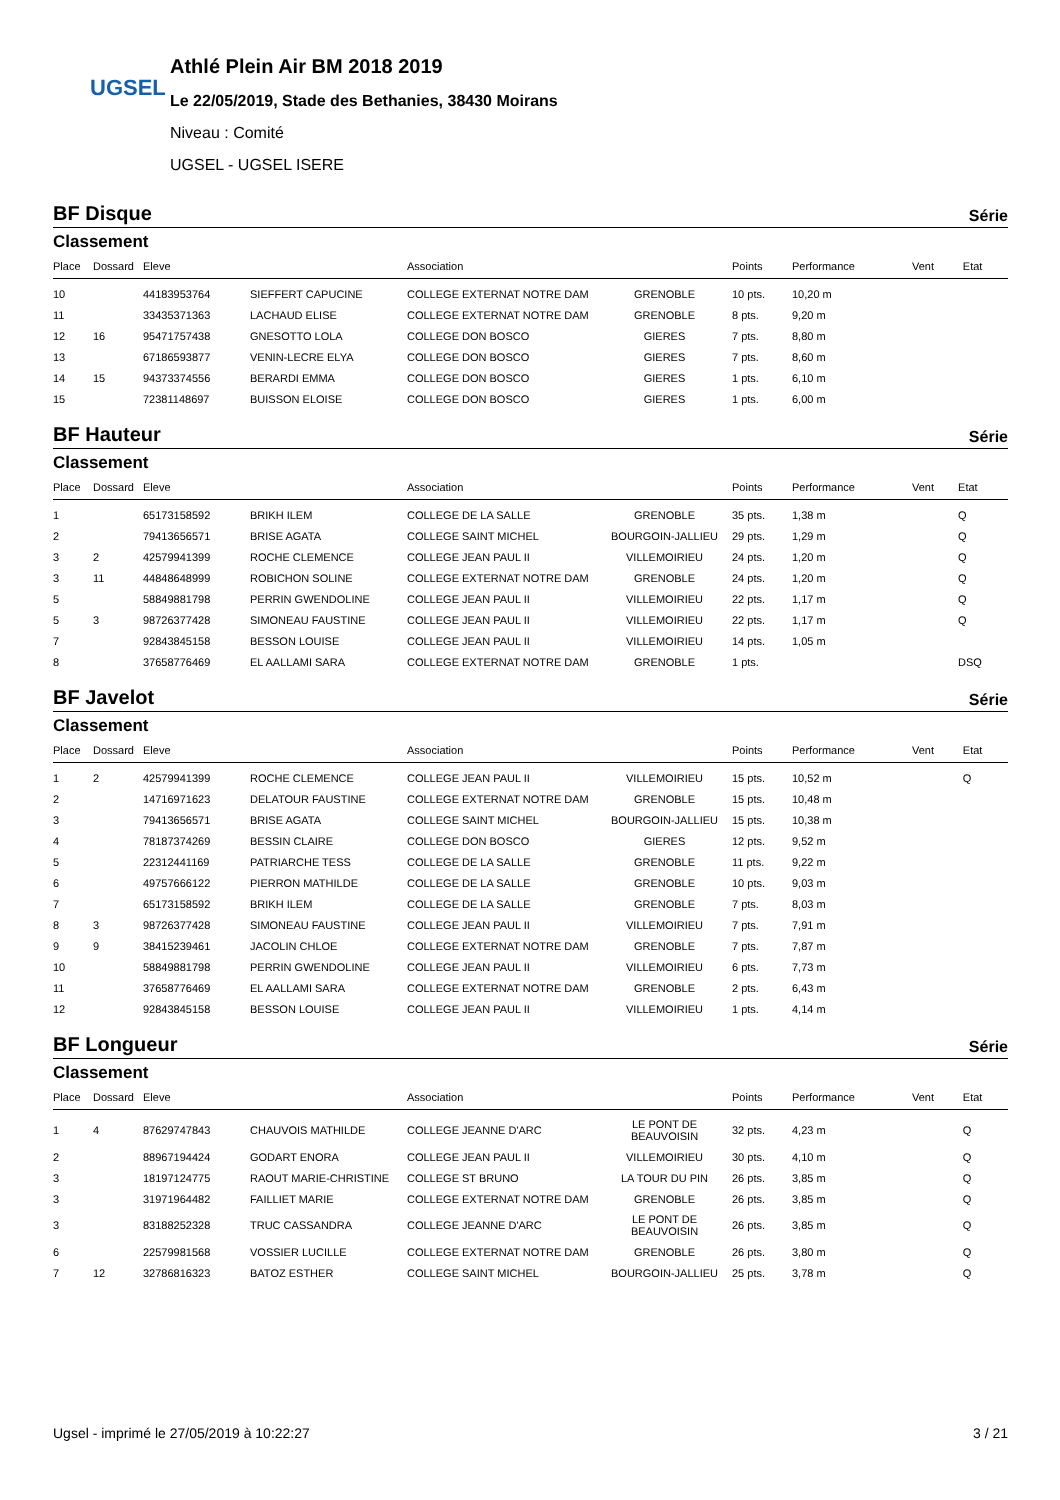UGSEL
Athlé Plein Air BM 2018 2019
Le 22/05/2019, Stade des Bethanies, 38430 Moirans
Niveau : Comité
UGSEL - UGSEL ISERE
BF Disque Série
Classement
| Place | Dossard | Eleve | | Association | | Points | Performance | Vent | Etat |
| --- | --- | --- | --- | --- | --- | --- | --- | --- | --- |
| 10 | | 44183953764 | SIEFFERT CAPUCINE | COLLEGE EXTERNAT NOTRE DAM | GRENOBLE | 10 pts. | 10,20 m | | |
| 11 | | 33435371363 | LACHAUD ELISE | COLLEGE EXTERNAT NOTRE DAM | GRENOBLE | 8 pts. | 9,20 m | | |
| 12 | 16 | 95471757438 | GNESOTTO LOLA | COLLEGE DON BOSCO | GIERES | 7 pts. | 8,80 m | | |
| 13 | | 67186593877 | VENIN-LECRE ELYA | COLLEGE DON BOSCO | GIERES | 7 pts. | 8,60 m | | |
| 14 | 15 | 94373374556 | BERARDI EMMA | COLLEGE DON BOSCO | GIERES | 1 pts. | 6,10 m | | |
| 15 | | 72381148697 | BUISSON ELOISE | COLLEGE DON BOSCO | GIERES | 1 pts. | 6,00 m | | |
BF Hauteur Série
Classement
| Place | Dossard | Eleve | | Association | | Points | Performance | Vent | Etat |
| --- | --- | --- | --- | --- | --- | --- | --- | --- | --- |
| 1 | | 65173158592 | BRIKH ILEM | COLLEGE DE LA SALLE | GRENOBLE | 35 pts. | 1,38 m | | Q |
| 2 | | 79413656571 | BRISE AGATA | COLLEGE SAINT MICHEL | BOURGOIN-JALLIEU | 29 pts. | 1,29 m | | Q |
| 3 | 2 | 42579941399 | ROCHE CLEMENCE | COLLEGE JEAN PAUL II | VILLEMOIRIEU | 24 pts. | 1,20 m | | Q |
| 3 | 11 | 44848648999 | ROBICHON SOLINE | COLLEGE EXTERNAT NOTRE DAM | GRENOBLE | 24 pts. | 1,20 m | | Q |
| 5 | | 58849881798 | PERRIN GWENDOLINE | COLLEGE JEAN PAUL II | VILLEMOIRIEU | 22 pts. | 1,17 m | | Q |
| 5 | 3 | 98726377428 | SIMONEAU FAUSTINE | COLLEGE JEAN PAUL II | VILLEMOIRIEU | 22 pts. | 1,17 m | | Q |
| 7 | | 92843845158 | BESSON LOUISE | COLLEGE JEAN PAUL II | VILLEMOIRIEU | 14 pts. | 1,05 m | | |
| 8 | | 37658776469 | EL AALLAMI SARA | COLLEGE EXTERNAT NOTRE DAM | GRENOBLE | 1 pts. | | | DSQ |
BF Javelot Série
Classement
| Place | Dossard | Eleve | | Association | | Points | Performance | Vent | Etat |
| --- | --- | --- | --- | --- | --- | --- | --- | --- | --- |
| 1 | 2 | 42579941399 | ROCHE CLEMENCE | COLLEGE JEAN PAUL II | VILLEMOIRIEU | 15 pts. | 10,52 m | | Q |
| 2 | | 14716971623 | DELATOUR FAUSTINE | COLLEGE EXTERNAT NOTRE DAM | GRENOBLE | 15 pts. | 10,48 m | | |
| 3 | | 79413656571 | BRISE AGATA | COLLEGE SAINT MICHEL | BOURGOIN-JALLIEU | 15 pts. | 10,38 m | | |
| 4 | | 78187374269 | BESSIN CLAIRE | COLLEGE DON BOSCO | GIERES | 12 pts. | 9,52 m | | |
| 5 | | 22312441169 | PATRIARCHE TESS | COLLEGE DE LA SALLE | GRENOBLE | 11 pts. | 9,22 m | | |
| 6 | | 49757666122 | PIERRON MATHILDE | COLLEGE DE LA SALLE | GRENOBLE | 10 pts. | 9,03 m | | |
| 7 | | 65173158592 | BRIKH ILEM | COLLEGE DE LA SALLE | GRENOBLE | 7 pts. | 8,03 m | | |
| 8 | 3 | 98726377428 | SIMONEAU FAUSTINE | COLLEGE JEAN PAUL II | VILLEMOIRIEU | 7 pts. | 7,91 m | | |
| 9 | 9 | 38415239461 | JACOLIN CHLOE | COLLEGE EXTERNAT NOTRE DAM | GRENOBLE | 7 pts. | 7,87 m | | |
| 10 | | 58849881798 | PERRIN GWENDOLINE | COLLEGE JEAN PAUL II | VILLEMOIRIEU | 6 pts. | 7,73 m | | |
| 11 | | 37658776469 | EL AALLAMI SARA | COLLEGE EXTERNAT NOTRE DAM | GRENOBLE | 2 pts. | 6,43 m | | |
| 12 | | 92843845158 | BESSON LOUISE | COLLEGE JEAN PAUL II | VILLEMOIRIEU | 1 pts. | 4,14 m | | |
BF Longueur Série
Classement
| Place | Dossard | Eleve | | Association | | Points | Performance | Vent | Etat |
| --- | --- | --- | --- | --- | --- | --- | --- | --- | --- |
| 1 | 4 | 87629747843 | CHAUVOIS MATHILDE | COLLEGE JEANNE D'ARC | LE PONT DE BEAUVOISIN | 32 pts. | 4,23 m | | Q |
| 2 | | 88967194424 | GODART ENORA | COLLEGE JEAN PAUL II | VILLEMOIRIEU | 30 pts. | 4,10 m | | Q |
| 3 | | 18197124775 | RAOUT MARIE-CHRISTINE | COLLEGE ST BRUNO | LA TOUR DU PIN | 26 pts. | 3,85 m | | Q |
| 3 | | 31971964482 | FAILLIET MARIE | COLLEGE EXTERNAT NOTRE DAM | GRENOBLE | 26 pts. | 3,85 m | | Q |
| 3 | | 83188252328 | TRUC CASSANDRA | COLLEGE JEANNE D'ARC | LE PONT DE BEAUVOISIN | 26 pts. | 3,85 m | | Q |
| 6 | | 22579981568 | VOSSIER LUCILLE | COLLEGE EXTERNAT NOTRE DAM | GRENOBLE | 26 pts. | 3,80 m | | Q |
| 7 | 12 | 32786816323 | BATOZ ESTHER | COLLEGE SAINT MICHEL | BOURGOIN-JALLIEU | 25 pts. | 3,78 m | | Q |
Ugsel - imprimé le 27/05/2019 à 10:22:27 3 / 21